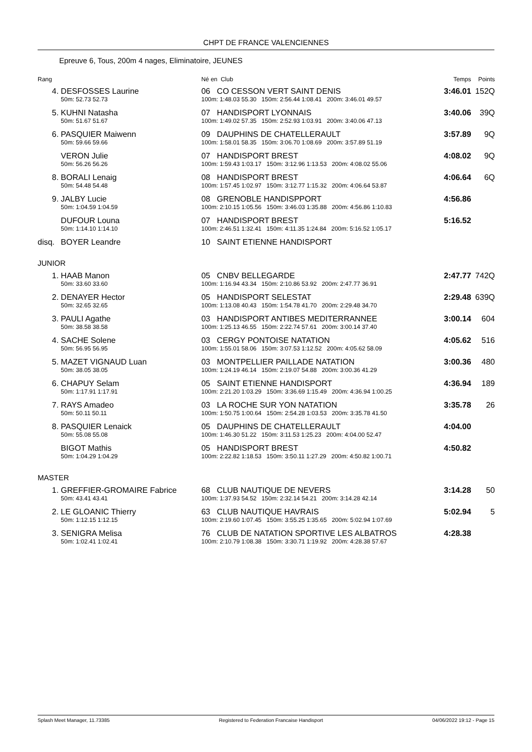CHPT DE FRANCE VALENCIENNES
Epreuve 6, Tous, 200m 4 nages, Eliminatoire, JEUNES
| Rang | | Né en Club | | Temps | Points |
| 4. | DESFOSSES Laurine | 06 CO CESSON VERT SAINT DENIS | | 3:46.01 | 152Q |
| | 50m: 52.73 52.73 | 100m: 1:48.03 55.30 150m: 2:56.44 1:08.41 200m: 3:46.01 49.57 | | | |
| 5. | KUHNI Natasha | 07 HANDISPORT LYONNAIS | | 3:40.06 | 39Q |
| | 50m: 51.67 51.67 | 100m: 1:49.02 57.35 150m: 2:52.93 1:03.91 200m: 3:40.06 47.13 | | | |
| 6. | PASQUIER Maiwenn | 09 DAUPHINS DE CHATELLERAULT | | 3:57.89 | 9Q |
| | 50m: 59.66 59.66 | 100m: 1:58.01 58.35 150m: 3:06.70 1:08.69 200m: 3:57.89 51.19 | | | |
| | VERON Julie | 07 HANDISPORT BREST | | 4:08.02 | 9Q |
| | 50m: 56.26 56.26 | 100m: 1:59.43 1:03.17 150m: 3:12.96 1:13.53 200m: 4:08.02 55.06 | | | |
| 8. | BORALI Lenaig | 08 HANDISPORT BREST | | 4:06.64 | 6Q |
| | 50m: 54.48 54.48 | 100m: 1:57.45 1:02.97 150m: 3:12.77 1:15.32 200m: 4:06.64 53.87 | | | |
| 9. | JALBY Lucie | 08 GRENOBLE HANDISPPORT | | 4:56.86 | |
| | 50m: 1:04.59 1:04.59 | 100m: 2:10.15 1:05.56 150m: 3:46.03 1:35.88 200m: 4:56.86 1:10.83 | | | |
| | DUFOUR Louna | 07 HANDISPORT BREST | | 5:16.52 | |
| | 50m: 1:14.10 1:14.10 | 100m: 2:46.51 1:32.41 150m: 4:11.35 1:24.84 200m: 5:16.52 1:05.17 | | | |
| disq. | BOYER Leandre | 10 SAINT ETIENNE HANDISPORT | | | |
| JUNIOR | | | | | |
| 1. | HAAB Manon | 05 CNBV BELLEGARDE | | 2:47.77 | 742Q |
| | 50m: 33.60 33.60 | 100m: 1:16.94 43.34 150m: 2:10.86 53.92 200m: 2:47.77 36.91 | | | |
| 2. | DENAYER Hector | 05 HANDISPORT SELESTAT | | 2:29.48 | 639Q |
| | 50m: 32.65 32.65 | 100m: 1:13.08 40.43 150m: 1:54.78 41.70 200m: 2:29.48 34.70 | | | |
| 3. | PAULI Agathe | 03 HANDISPORT ANTIBES MEDITERRANNEE | | 3:00.14 | 604 |
| | 50m: 38.58 38.58 | 100m: 1:25.13 46.55 150m: 2:22.74 57.61 200m: 3:00.14 37.40 | | | |
| 4. | SACHE Solene | 03 CERGY PONTOISE NATATION | | 4:05.62 | 516 |
| | 50m: 56.95 56.95 | 100m: 1:55.01 58.06 150m: 3:07.53 1:12.52 200m: 4:05.62 58.09 | | | |
| 5. | MAZET VIGNAUD Luan | 03 MONTPELLIER PAILLADE NATATION | | 3:00.36 | 480 |
| | 50m: 38.05 38.05 | 100m: 1:24.19 46.14 150m: 2:19.07 54.88 200m: 3:00.36 41.29 | | | |
| 6. | CHAPUY Selam | 05 SAINT ETIENNE HANDISPORT | | 4:36.94 | 189 |
| | 50m: 1:17.91 1:17.91 | 100m: 2:21.20 1:03.29 150m: 3:36.69 1:15.49 200m: 4:36.94 1:00.25 | | | |
| 7. | RAYS Amadeo | 03 LA ROCHE SUR YON NATATION | | 3:35.78 | 26 |
| | 50m: 50.11 50.11 | 100m: 1:50.75 1:00.64 150m: 2:54.28 1:03.53 200m: 3:35.78 41.50 | | | |
| 8. | PASQUIER Lenaick | 05 DAUPHINS DE CHATELLERAULT | | 4:04.00 | |
| | 50m: 55.08 55.08 | 100m: 1:46.30 51.22 150m: 3:11.53 1:25.23 200m: 4:04.00 52.47 | | | |
| | BIGOT Mathis | 05 HANDISPORT BREST | | 4:50.82 | |
| | 50m: 1:04.29 1:04.29 | 100m: 2:22.82 1:18.53 150m: 3:50.11 1:27.29 200m: 4:50.82 1:00.71 | | | |
| MASTER | | | | | |
| 1. | GREFFIER-GROMAIRE Fabrice | 68 CLUB NAUTIQUE DE NEVERS | | 3:14.28 | 50 |
| | 50m: 43.41 43.41 | 100m: 1:37.93 54.52 150m: 2:32.14 54.21 200m: 3:14.28 42.14 | | | |
| 2. | LE GLOANIC Thierry | 63 CLUB NAUTIQUE HAVRAIS | | 5:02.94 | 5 |
| | 50m: 1:12.15 1:12.15 | 100m: 2:19.60 1:07.45 150m: 3:55.25 1:35.65 200m: 5:02.94 1:07.69 | | | |
| 3. | SENIGRA Melisa | 76 CLUB DE NATATION SPORTIVE LES ALBATROS | | 4:28.38 | |
| | 50m: 1:02.41 1:02.41 | 100m: 2:10.79 1:08.38 150m: 3:30.71 1:19.92 200m: 4:28.38 57.67 | | | |
Splash Meet Manager, 11.73385 Registered to Federation Francaise Handisport 04/06/2022 19:12 - Page 15